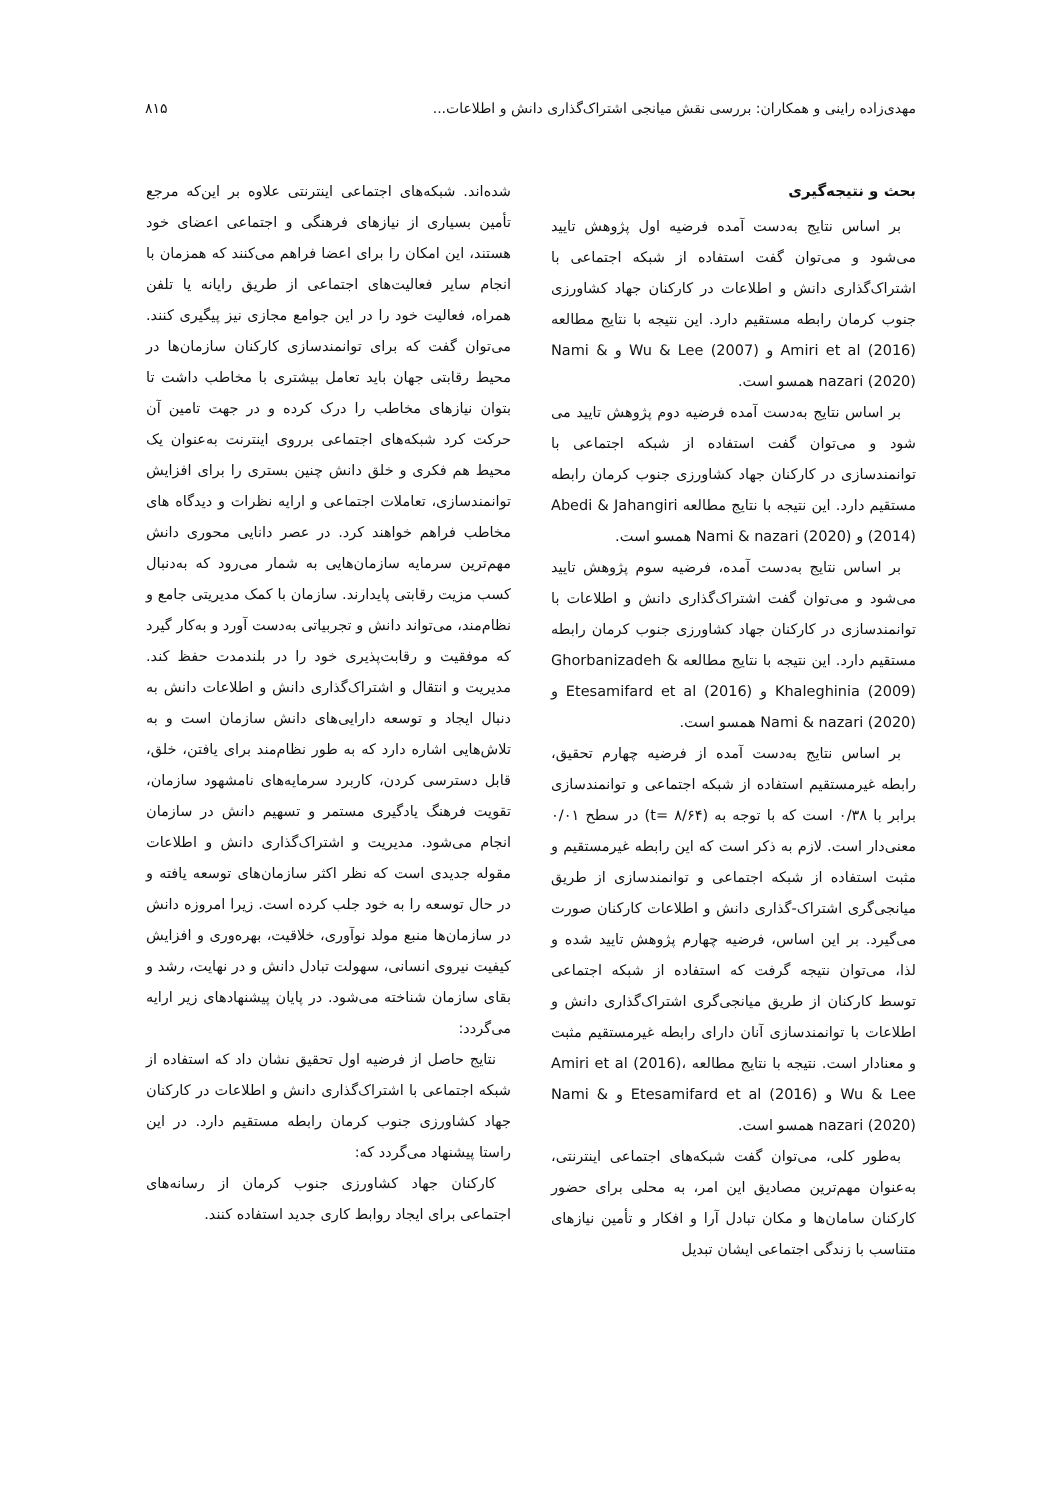مهدی‌زاده راینی و همکاران: بررسی نقش میانجی اشتراک‌گذاری دانش و اطلاعات... ۸۱۵
بحث و نتیجه‌گیری
بر اساس نتایج به‌دست آمده فرضیه اول پژوهش تایید می‌شود و می‌توان گفت استفاده از شبکه اجتماعی با اشتراک‌گذاری دانش و اطلاعات در کارکنان جهاد کشاورزی جنوب کرمان رابطه مستقیم دارد. این نتیجه با نتایج مطالعه Amiri et al (2016) و Wu & Lee (2007) و Nami & nazari (2020) همسو است.
بر اساس نتایج به‌دست آمده فرضیه دوم پژوهش تایید می شود و می‌توان گفت استفاده از شبکه اجتماعی با توانمندسازی در کارکنان جهاد کشاورزی جنوب کرمان رابطه مستقیم دارد. این نتیجه با نتایج مطالعه Abedi & Jahangiri (2014) و Nami & nazari (2020) همسو است.
بر اساس نتایج به‌دست آمده، فرضیه سوم پژوهش تایید می‌شود و می‌توان گفت اشتراک‌گذاری دانش و اطلاعات با توانمندسازی در کارکنان جهاد کشاورزی جنوب کرمان رابطه مستقیم دارد. این نتیجه با نتایج مطالعه Ghorbanizadeh & Khaleghinia (2009) و Etesamifard et al (2016) و Nami & nazari (2020) همسو است.
بر اساس نتایج به‌دست آمده از فرضیه چهارم تحقیق، رابطه غیرمستقیم استفاده از شبکه اجتماعی و توانمندسازی برابر با ۰/۳۸ است که با توجه به (۸/۶۴ =t) در سطح ۰/۰۱ معنی‌دار است. لازم به ذکر است که این رابطه غیرمستقیم و مثبت استفاده از شبکه اجتماعی و توانمندسازی از طریق میانجی‌گری اشتراک-گذاری دانش و اطلاعات کارکنان صورت می‌گیرد. بر این اساس، فرضیه چهارم پژوهش تایید شده و لذا، می‌توان نتیجه گرفت که استفاده از شبکه اجتماعی توسط کارکنان از طریق میانجی‌گری اشتراک‌گذاری دانش و اطلاعات با توانمندسازی آنان دارای رابطه غیرمستقیم مثبت و معنادار است. نتیجه با نتایج مطالعه Amiri et al (2016)، Wu & Lee و Etesamifard et al (2016) و Nami & nazari (2020) همسو است.
به‌طور کلی، می‌توان گفت شبکه‌های اجتماعی اینترنتی، به‌عنوان مهم‌ترین مصادیق این امر، به محلی برای حضور کارکنان سامان‌ها و مکان تبادل آرا و افکار و تأمین نیازهای متناسب با زندگی اجتماعی ایشان تبدیل
شده‌اند. شبکه‌های اجتماعی اینترنتی علاوه بر این‌که مرجع تأمین بسیاری از نیازهای فرهنگی و اجتماعی اعضای خود هستند، این امکان را برای اعضا فراهم می‌کنند که همزمان با انجام سایر فعالیت‌های اجتماعی از طریق رایانه یا تلفن همراه، فعالیت خود را در این جوامع مجازی نیز پیگیری کنند. می‌توان گفت که برای توانمندسازی کارکنان سازمان‌ها در محیط رقابتی جهان باید تعامل بیشتری با مخاطب داشت تا بتوان نیازهای مخاطب را درک کرده و در جهت تامین آن حرکت کرد شبکه‌های اجتماعی برروی اینترنت به‌عنوان یک محیط هم فکری و خلق دانش چنین بستری را برای افزایش توانمندسازی، تعاملات اجتماعی و ارایه نظرات و دیدگاه های مخاطب فراهم خواهند کرد. در عصر دانایی محوری دانش مهم‌ترین سرمایه سازمان‌هایی به شمار می‌رود که به‌دنبال کسب مزیت رقابتی پایدارند. سازمان با کمک مدیریتی جامع و نظام‌مند، می‌تواند دانش و تجربیاتی به‌دست آورد و به‌کار گیرد که موفقیت و رقابت‌پذیری خود را در بلندمدت حفظ کند. مدیریت و انتقال و اشتراک‌گذاری دانش و اطلاعات دانش به دنبال ایجاد و توسعه دارایی‌های دانش سازمان است و به تلاش‌هایی اشاره دارد که به طور نظام‌مند برای یافتن، خلق، قابل دسترسی کردن، کاربرد سرمایه‌های نامشهود سازمان، تقویت فرهنگ یادگیری مستمر و تسهیم دانش در سازمان انجام می‌شود. مدیریت و اشتراک‌گذاری دانش و اطلاعات مقوله جدیدی است که نظر اکثر سازمان‌های توسعه یافته و در حال توسعه را به خود جلب کرده است. زیرا امروزه دانش در سازمان‌ها منبع مولد نوآوری، خلاقیت، بهره‌وری و افزایش کیفیت نیروی انسانی، سهولت تبادل دانش و در نهایت، رشد و بقای سازمان شناخته می‌شود. در پایان پیشنهادهای زیر ارایه می‌گردد:
نتایج حاصل از فرضیه اول تحقیق نشان داد که استفاده از شبکه اجتماعی با اشتراک‌گذاری دانش و اطلاعات در کارکنان جهاد کشاورزی جنوب کرمان رابطه مستقیم دارد. در این راستا پیشنهاد می‌گردد که:
کارکنان جهاد کشاورزی جنوب کرمان از رسانه‌های اجتماعی برای ایجاد روابط کاری جدید استفاده کنند.